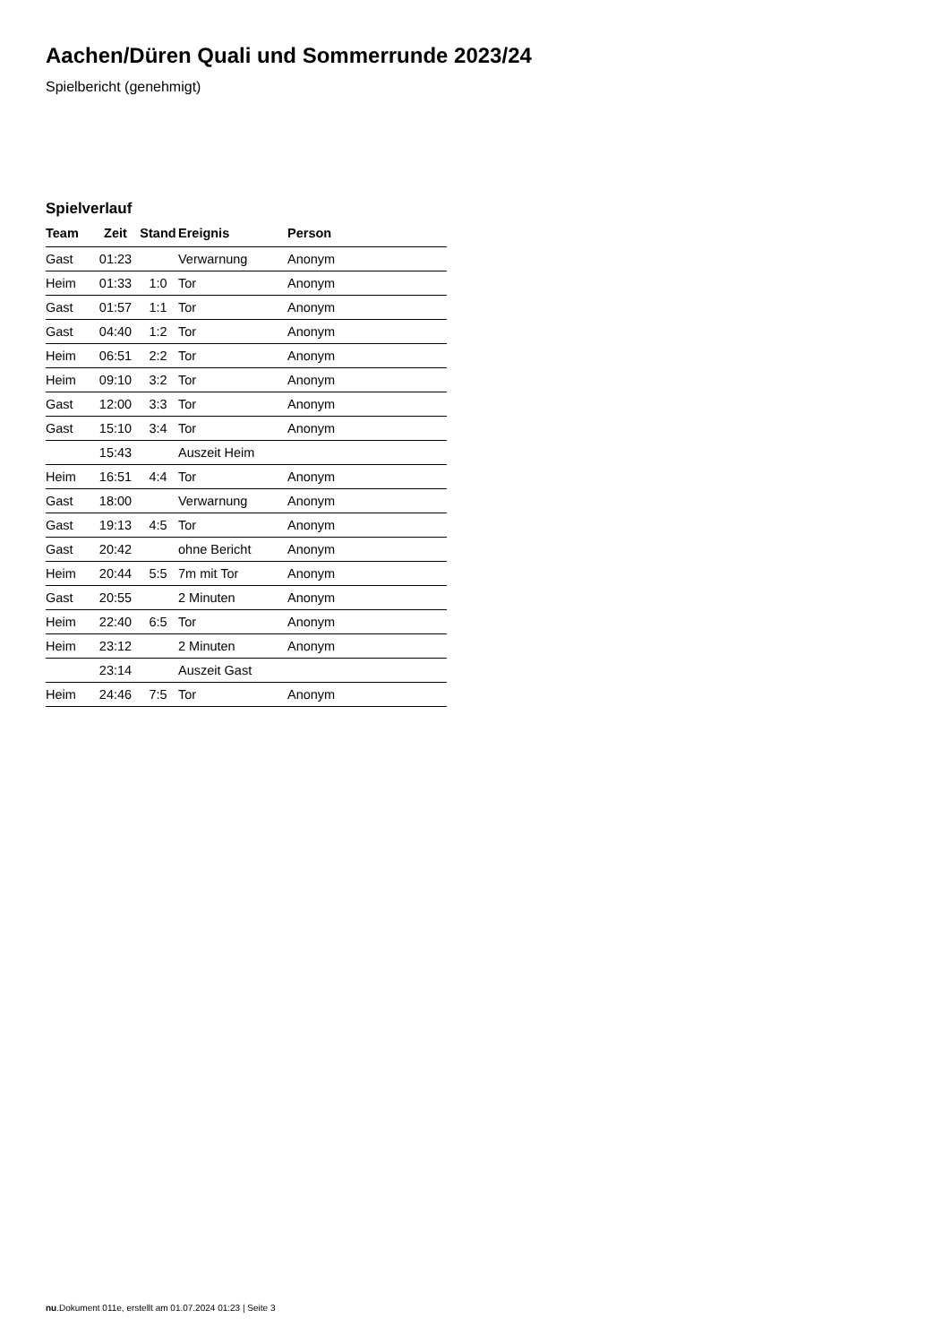Aachen/Düren Quali und Sommerrunde 2023/24
Spielbericht (genehmigt)
Spielverlauf
| Team | Zeit | Stand | Ereignis | Person |
| --- | --- | --- | --- | --- |
| Gast | 01:23 | | Verwarnung | Anonym |
| Heim | 01:33 | 1:0 | Tor | Anonym |
| Gast | 01:57 | 1:1 | Tor | Anonym |
| Gast | 04:40 | 1:2 | Tor | Anonym |
| Heim | 06:51 | 2:2 | Tor | Anonym |
| Heim | 09:10 | 3:2 | Tor | Anonym |
| Gast | 12:00 | 3:3 | Tor | Anonym |
| Gast | 15:10 | 3:4 | Tor | Anonym |
| | 15:43 | | Auszeit Heim | |
| Heim | 16:51 | 4:4 | Tor | Anonym |
| Gast | 18:00 | | Verwarnung | Anonym |
| Gast | 19:13 | 4:5 | Tor | Anonym |
| Gast | 20:42 | | ohne Bericht | Anonym |
| Heim | 20:44 | 5:5 | 7m mit Tor | Anonym |
| Gast | 20:55 | | 2 Minuten | Anonym |
| Heim | 22:40 | 6:5 | Tor | Anonym |
| Heim | 23:12 | | 2 Minuten | Anonym |
| | 23:14 | | Auszeit Gast | |
| Heim | 24:46 | 7:5 | Tor | Anonym |
nu.Dokument 011e, erstellt am 01.07.2024 01:23 | Seite 3